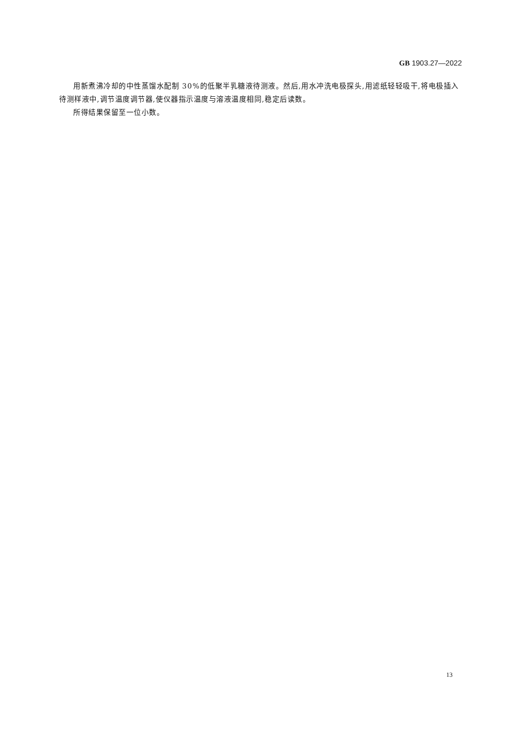GB 1903.27—2022
用新煮沸冷却的中性蒸馏水配制 30%的低聚半乳糖液待测液。然后,用水冲洗电极探头,用滤纸轻轻吸干,将电极插入待测样液中,调节温度调节器,使仪器指示温度与溶液温度相同,稳定后读数。
所得结果保留至一位小数。
13